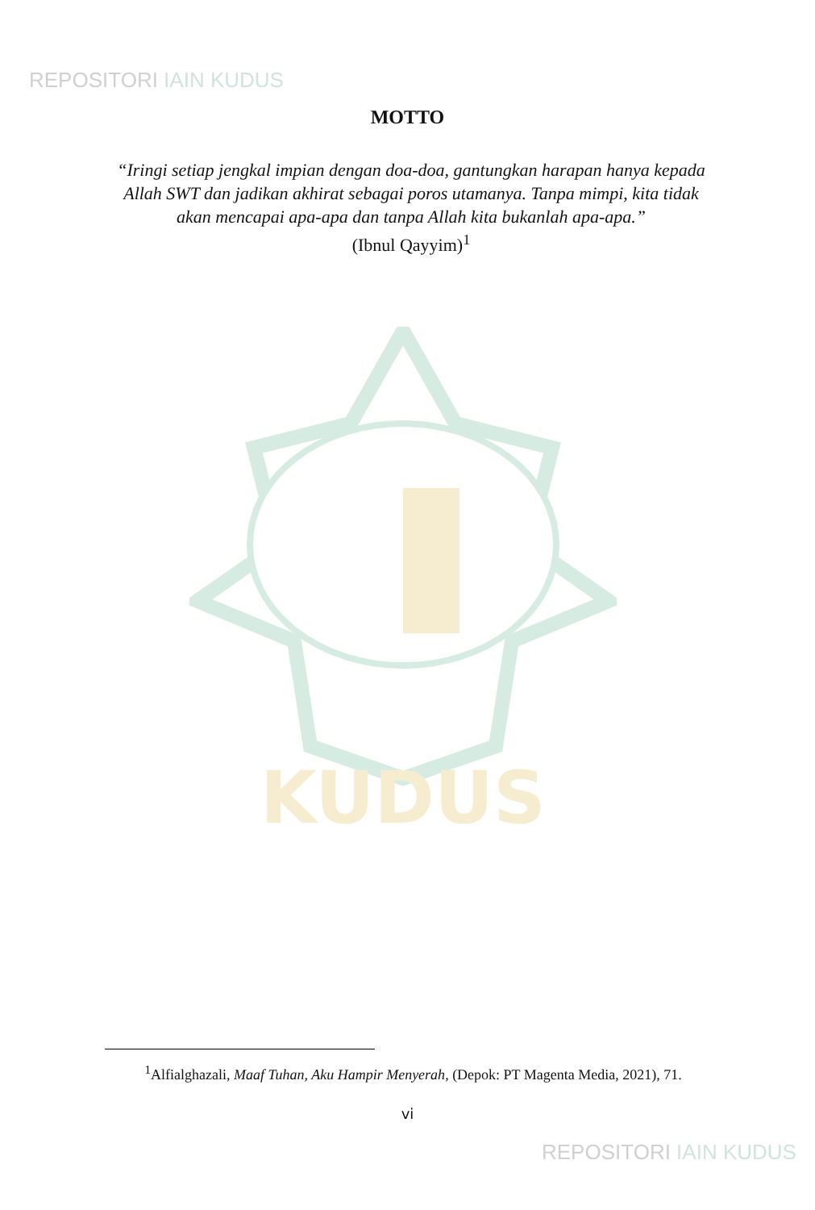REPOSITORI IAIN KUDUS
MOTTO
“Iringi setiap jengkal impian dengan doa-doa, gantungkan harapan hanya kepada Allah SWT dan jadikan akhirat sebagai poros utamanya. Tanpa mimpi, kita tidak akan mencapai apa-apa dan tanpa Allah kita bukanlah apa-apa.”
(Ibnul Qayyim)<sup>1</sup>
KUDUS
<sup>1</sup> Alfialghazali, Maaf Tuhan, Aku Hampir Menyerah, (Depok: PT Magenta Media, 2021), 71.
vi
REPOSITORI IAIN KUDUS